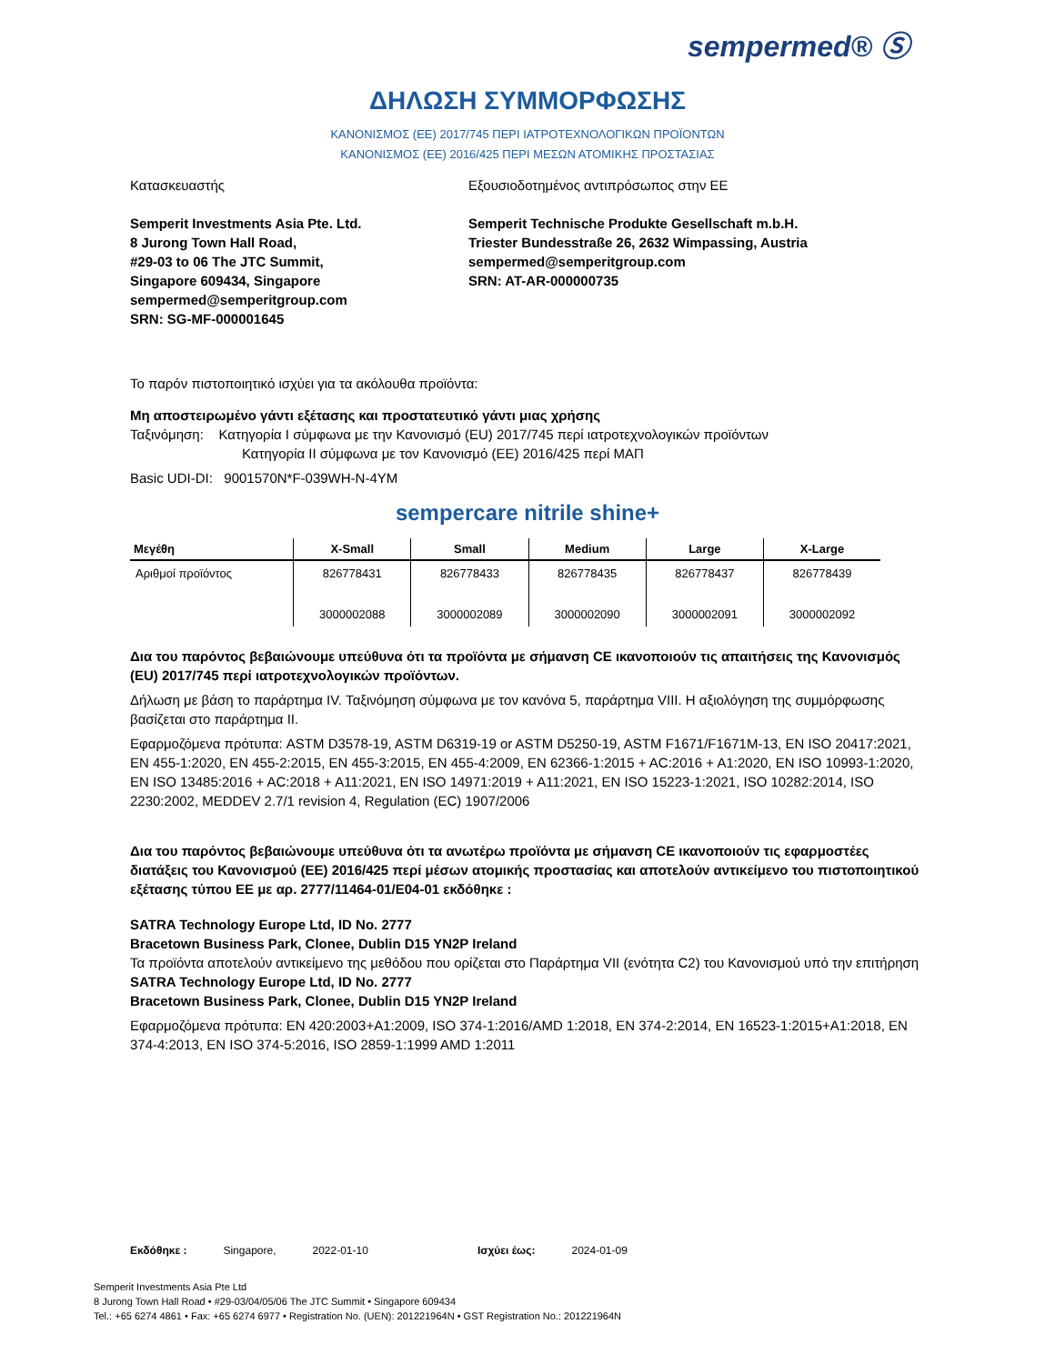sempermed® Ⓢ
ΔΗΛΩΣΗ ΣΥΜΜΟΡΦΩΣΗΣ
ΚΑΝΟΝΙΣΜΟΣ (ΕΕ) 2017/745 ΠΕΡΙ ΙΑΤΡΟΤΕΧΝΟΛΟΓΙΚΩΝ ΠΡΟΪΟΝΤΩΝ
ΚΑΝΟΝΙΣΜΟΣ (ΕΕ) 2016/425 ΠΕΡΙ ΜΕΣΩΝ ΑΤΟΜΙΚΗΣ ΠΡΟΣΤΑΣΙΑΣ
Κατασκευαστής
Semperit Investments Asia Pte. Ltd.
8 Jurong Town Hall Road,
#29-03 to 06 The JTC Summit,
Singapore 609434, Singapore
sempermed@semperitgroup.com
SRN: SG-MF-000001645
Εξουσιοδοτημένος αντιπρόσωπος στην ΕΕ
Semperit Technische Produkte Gesellschaft m.b.H.
Triester Bundesstraße 26, 2632 Wimpassing, Austria
sempermed@semperitgroup.com
SRN: AT-AR-000000735
Το παρόν πιστοποιητικό ισχύει για τα ακόλουθα προϊόντα:
Μη αποστειρωμένο γάντι εξέτασης και προστατευτικό γάντι μιας χρήσης
Ταξινόμηση: Κατηγορία I σύμφωνα με την Κανονισμό (EU) 2017/745 περί ιατροτεχνολογικών προϊόντων
Κατηγορία II σύμφωνα με τον Κανονισμό (ΕΕ) 2016/425 περί ΜΑΠ
Basic UDI-DI: 9001570N*F-039WH-N-4YM
sempercare nitrile shine+
| Μεγέθη | X-Small | Small | Medium | Large | X-Large |
| --- | --- | --- | --- | --- | --- |
| Αριθμοί προϊόντος | 826778431 3000002088 | 826778433 3000002089 | 826778435 3000002090 | 826778437 3000002091 | 826778439 3000002092 |
Δια του παρόντος βεβαιώνουμε υπεύθυνα ότι τα προϊόντα με σήμανση CE ικανοποιούν τις απαιτήσεις της Κανονισμός (EU) 2017/745 περί ιατροτεχνολογικών προϊόντων.
Δήλωση με βάση το παράρτημα IV. Ταξινόμηση σύμφωνα με τον κανόνα 5, παράρτημα VIII. Η αξιολόγηση της συμμόρφωσης βασίζεται στο παράρτημα II.
Εφαρμοζόμενα πρότυπα: ASTM D3578-19, ASTM D6319-19 or ASTM D5250-19, ASTM F1671/F1671M-13, EN ISO 20417:2021, EN 455-1:2020, EN 455-2:2015, EN 455-3:2015, EN 455-4:2009, EN 62366-1:2015 + AC:2016 + A1:2020, EN ISO 10993-1:2020, EN ISO 13485:2016 + AC:2018 + A11:2021, EN ISO 14971:2019 + A11:2021, EN ISO 15223-1:2021, ISO 10282:2014, ISO 2230:2002, MEDDEV 2.7/1 revision 4, Regulation (EC) 1907/2006
Δια του παρόντος βεβαιώνουμε υπεύθυνα ότι τα ανωτέρω προϊόντα με σήμανση CE ικανοποιούν τις εφαρμοστέες διατάξεις του Κανονισμού (ΕΕ) 2016/425 περί μέσων ατομικής προστασίας και αποτελούν αντικείμενο του πιστοποιητικού εξέτασης τύπου ΕΕ με αρ. 2777/11464-01/E04-01 εκδόθηκε :
SATRA Technology Europe Ltd, ID No. 2777
Bracetown Business Park, Clonee, Dublin D15 YN2P Ireland
Τα προϊόντα αποτελούν αντικείμενο της μεθόδου που ορίζεται στο Παράρτημα VII (ενότητα C2) του Κανονισμού υπό την επιτήρηση
SATRA Technology Europe Ltd, ID No. 2777
Bracetown Business Park, Clonee, Dublin D15 YN2P Ireland
Εφαρμοζόμενα πρότυπα: EN 420:2003+A1:2009, ISO 374-1:2016/AMD 1:2018, EN 374-2:2014, EN 16523-1:2015+A1:2018, EN 374-4:2013, EN ISO 374-5:2016, ISO 2859-1:1999 AMD 1:2011
Εκδόθηκε : Singapore, 2022-01-10 Ισχύει έως: 2024-01-09
Semperit Investments Asia Pte Ltd
8 Jurong Town Hall Road • #29-03/04/05/06 The JTC Summit • Singapore 609434
Tel.: +65 6274 4861 • Fax: +65 6274 6977 • Registration No. (UEN): 201221964N • GST Registration No.: 201221964N